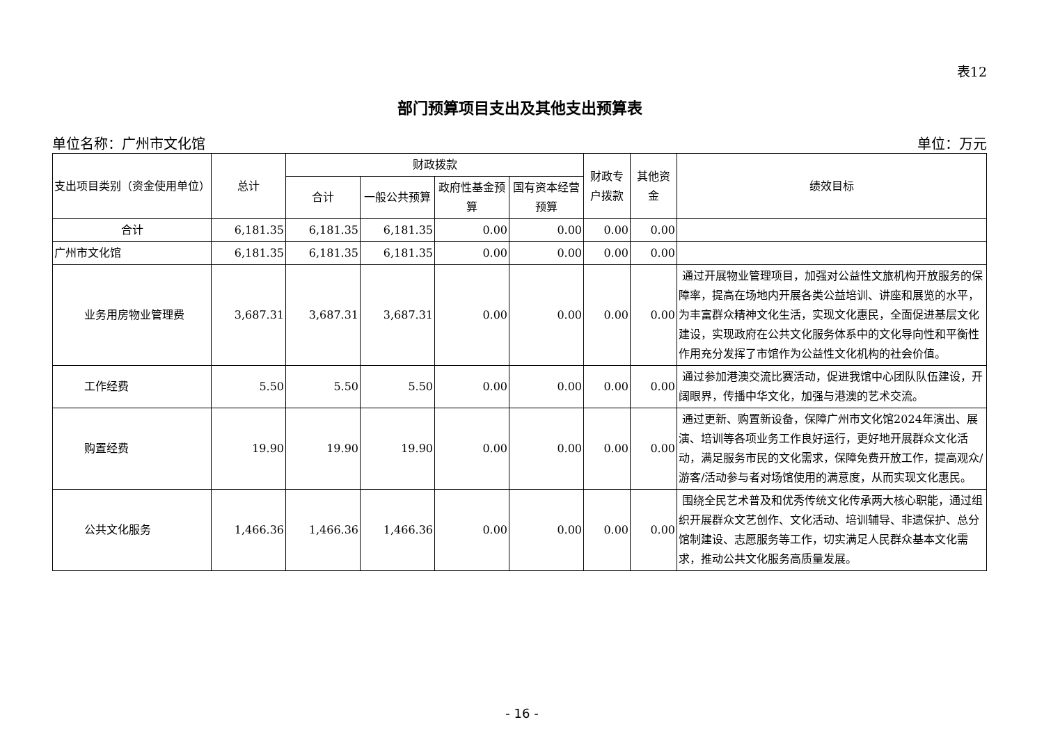表12
部门预算项目支出及其他支出预算表
单位名称：广州市文化馆 单位：万元
| 支出项目类别（资金使用单位） | 总计 | 财政拨款 | | | | 财政专户拨款 | 其他资金 | 绩效目标 |
| --- | --- | --- | --- | --- | --- | --- | --- | --- |
| | | 合计 | 一般公共预算 | 政府性基金预算 | 国有资本经营预算 | | | |
| 合计 | 6,181.35 | 6,181.35 | 6,181.35 | 0.00 | 0.00 | 0.00 | 0.00 | |
| 广州市文化馆 | 6,181.35 | 6,181.35 | 6,181.35 | 0.00 | 0.00 | 0.00 | 0.00 | |
| 业务用房物业管理费 | 3,687.31 | 3,687.31 | 3,687.31 | 0.00 | 0.00 | 0.00 | 0.00 | 通过开展物业管理项目，加强对公益性文旅机构开放服务的保障率，提高在场地内开展各类公益培训、讲座和展览的水平，为丰富群众精神文化生活，实现文化惠民，全面促进基层文化建设，实现政府在公共文化服务体系中的文化导向性和平衡性作用充分发挥了市馆作为公益性文化机构的社会价值。 |
| 工作经费 | 5.50 | 5.50 | 5.50 | 0.00 | 0.00 | 0.00 | 0.00 | 通过参加港澳交流比赛活动，促进我馆中心团队队伍建设，开阔眼界，传播中华文化，加强与港澳的艺术交流。 |
| 购置经费 | 19.90 | 19.90 | 19.90 | 0.00 | 0.00 | 0.00 | 0.00 | 通过更新、购置新设备，保障广州市文化馆2024年演出、展演、培训等各项业务工作良好运行，更好地开展群众文化活动，满足服务市民的文化需求，保障免费开放工作，提高观众/游客/活动参与者对场馆使用的满意度，从而实现文化惠民。 |
| 公共文化服务 | 1,466.36 | 1,466.36 | 1,466.36 | 0.00 | 0.00 | 0.00 | 0.00 | 围绕全民艺术普及和优秀传统文化传承两大核心职能，通过组织开展群众文艺创作、文化活动、培训辅导、非遗保护、总分馆制建设、志愿服务等工作，切实满足人民群众基本文化需求，推动公共文化服务高质量发展。 |
- 16 -